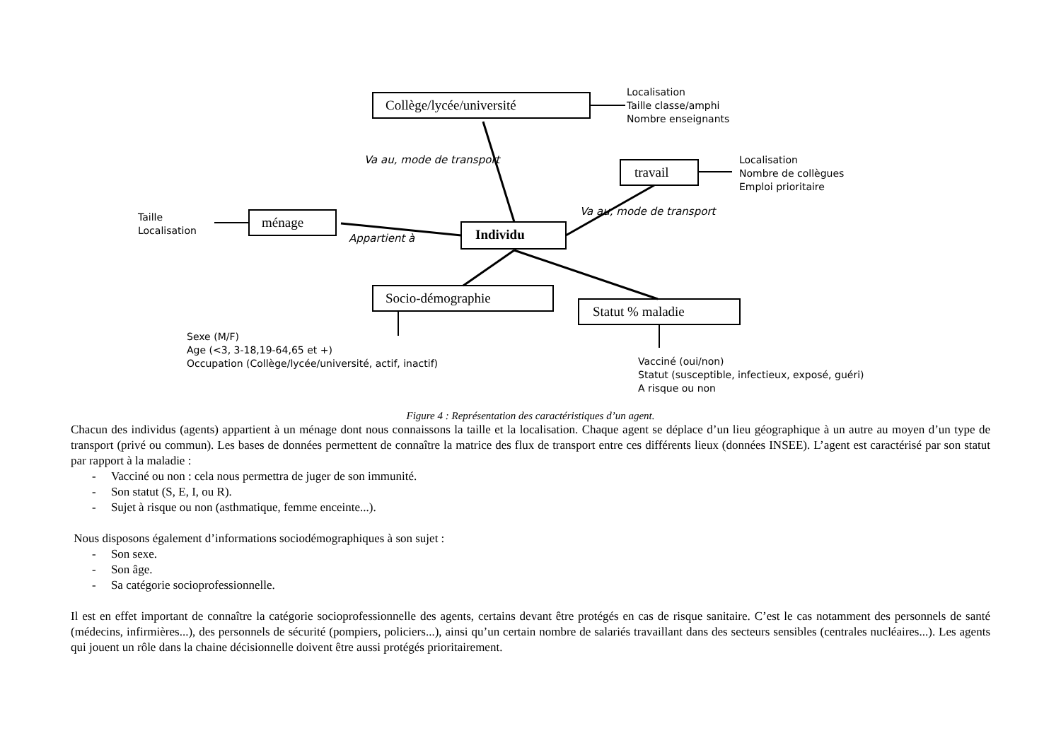Collège/lycée/université
Localisation
Taille classe/amphi
Nombre enseignants
Va au, mode de transport
travail
Localisation
Nombre de collègues
Emploi prioritaire
Va au, mode de transport
Taille
Localisation
ménage
Appartient à Individu
Socio-démographie
Statut % maladie
Sexe (M/F)
Age (<3, 3-18,19-64,65 et +)
Occupation (Collège/lycée/université, actif, inactif)
Vacciné (oui/non)
Statut (susceptible, infectieux, exposé, guéri)
A risque ou non
Figure 4 : Représentation des caractéristiques d’un agent.
Chacun des individus (agents) appartient à un ménage dont nous connaissons la taille et la localisation. Chaque agent se déplace d’un lieu géographique à un autre au moyen d’un type de transport (privé ou commun). Les bases de données permettent de connaître la matrice des flux de transport entre ces différents lieux (données INSEE). L’agent est caractérisé par son statut par rapport à la maladie :
- Vacciné ou non : cela nous permettra de juger de son immunité.
- Son statut (S, E, I, ou R).
- Sujet à risque ou non (asthmatique, femme enceinte...).
Nous disposons également d’informations sociodémographiques à son sujet :
- Son sexe.
- Son âge.
- Sa catégorie socioprofessionnelle.
Il est en effet important de connaître la catégorie socioprofessionnelle des agents, certains devant être protégés en cas de risque sanitaire. C’est le cas notamment des personnels de santé (médecins, infirmières...), des personnels de sécurité (pompiers, policiers...), ainsi qu’un certain nombre de salariés travaillant dans des secteurs sensibles (centrales nucléaires...). Les agents qui jouent un rôle dans la chaine décisionnelle doivent être aussi protégés prioritairement.